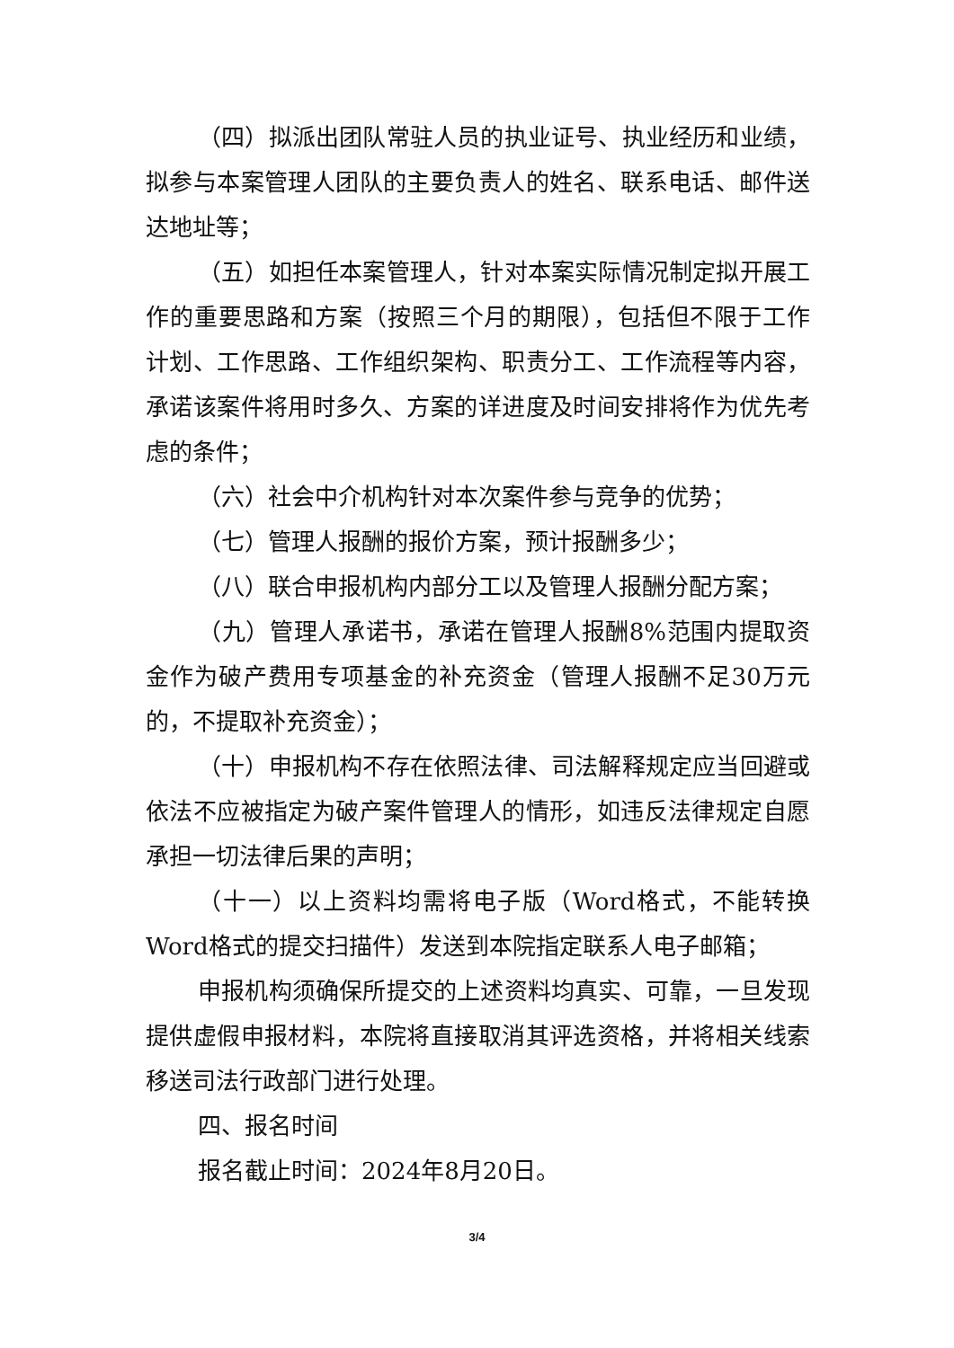（四）拟派出团队常驻人员的执业证号、执业经历和业绩，拟参与本案管理人团队的主要负责人的姓名、联系电话、邮件送达地址等；
（五）如担任本案管理人，针对本案实际情况制定拟开展工作的重要思路和方案（按照三个月的期限），包括但不限于工作计划、工作思路、工作组织架构、职责分工、工作流程等内容，承诺该案件将用时多久、方案的详进度及时间安排将作为优先考虑的条件；
（六）社会中介机构针对本次案件参与竞争的优势；
（七）管理人报酬的报价方案，预计报酬多少；
（八）联合申报机构内部分工以及管理人报酬分配方案；
（九）管理人承诺书，承诺在管理人报酬8%范围内提取资金作为破产费用专项基金的补充资金（管理人报酬不足30万元的，不提取补充资金）；
（十）申报机构不存在依照法律、司法解释规定应当回避或依法不应被指定为破产案件管理人的情形，如违反法律规定自愿承担一切法律后果的声明；
（十一）以上资料均需将电子版（Word格式，不能转换Word格式的提交扫描件）发送到本院指定联系人电子邮箱；
申报机构须确保所提交的上述资料均真实、可靠，一旦发现提供虚假申报材料，本院将直接取消其评选资格，并将相关线索移送司法行政部门进行处理。
四、报名时间
报名截止时间：2024年8月20日。
3/4